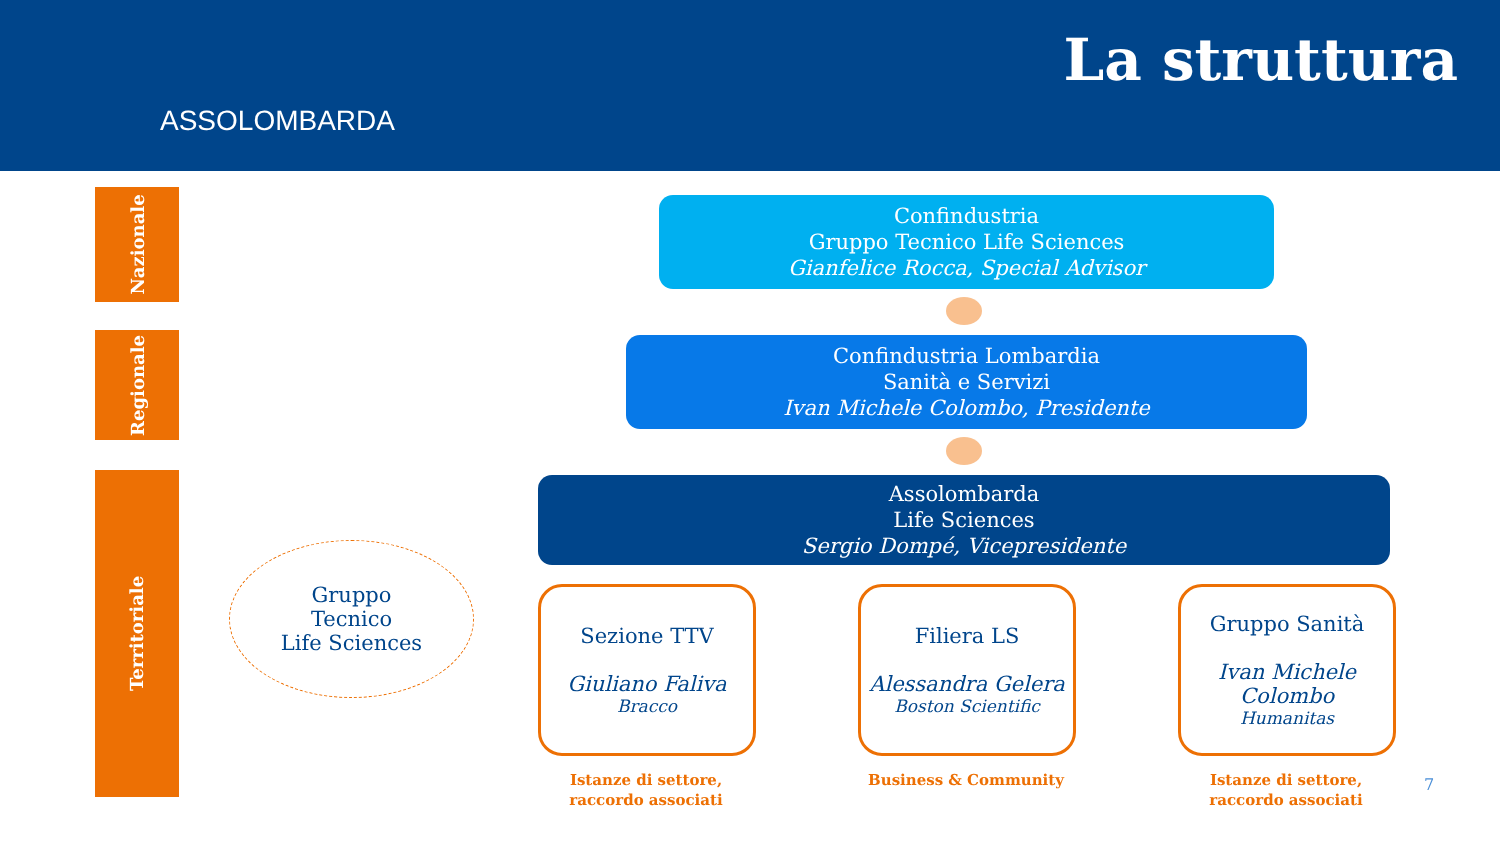ASSOLOMBARDA
La struttura
Nazionale
Regionale
Territoriale
Confindustria
Gruppo Tecnico Life Sciences
Gianfelice Rocca, Special Advisor
Confindustria Lombardia
Sanità e Servizi
Ivan Michele Colombo, Presidente
Assolombarda
Life Sciences
Sergio Dompé, Vicepresidente
Gruppo
Tecnico
Life Sciences
Sezione TTV
Giuliano Faliva
Bracco
Filiera LS
Alessandra Gelera
Boston Scientific
Gruppo Sanità
Ivan Michele Colombo
Humanitas
Istanze di settore, raccordo associati
Business & Community
Istanze di settore, raccordo associati
7